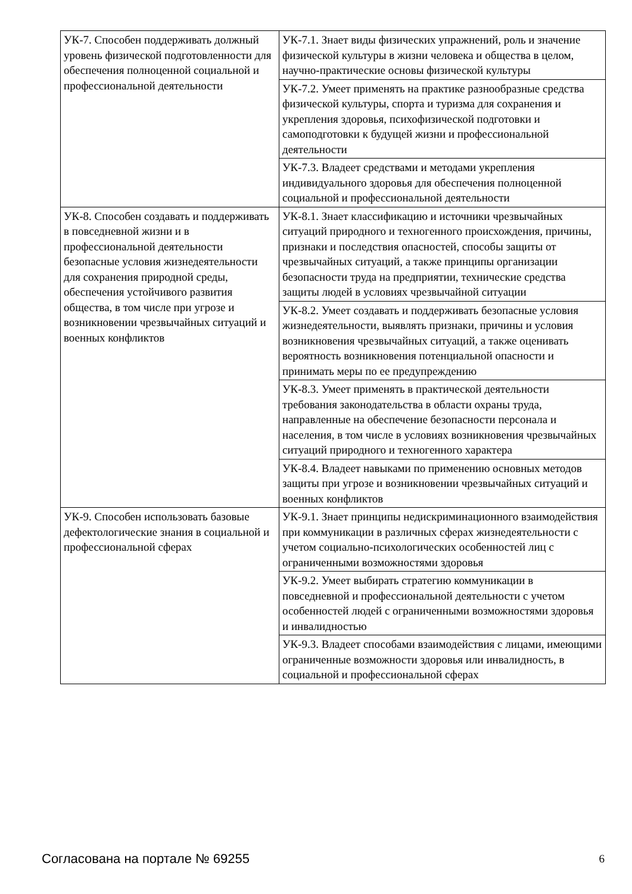| УК-7. Способен поддерживать должный уровень физической подготовленности для обеспечения полноценной социальной и профессиональной деятельности | УК-7.1. Знает виды физических упражнений, роль и значение физической культуры в жизни человека и общества в целом, научно-практические основы физической культуры |
| | УК-7.2. Умеет применять на практике разнообразные средства физической культуры, спорта и туризма для сохранения и укрепления здоровья, психофизической подготовки и самоподготовки к будущей жизни и профессиональной деятельности |
| | УК-7.3. Владеет средствами и методами укрепления индивидуального здоровья для обеспечения полноценной социальной и профессиональной деятельности |
| УК-8. Способен создавать и поддерживать в повседневной жизни и в профессиональной деятельности безопасные условия жизнедеятельности для сохранения природной среды, обеспечения устойчивого развития общества, в том числе при угрозе и возникновении чрезвычайных ситуаций и военных конфликтов | УК-8.1. Знает классификацию и источники чрезвычайных ситуаций природного и техногенного происхождения, причины, признаки и последствия опасностей, способы защиты от чрезвычайных ситуаций, а также принципы организации безопасности труда на предприятии, технические средства защиты людей в условиях чрезвычайной ситуации |
| | УК-8.2. Умеет создавать и поддерживать безопасные условия жизнедеятельности, выявлять признаки, причины и условия возникновения чрезвычайных ситуаций, а также оценивать вероятность возникновения потенциальной опасности и принимать меры по ее предупреждению |
| | УК-8.3. Умеет применять в практической деятельности требования законодательства в области охраны труда, направленные на обеспечение безопасности персонала и населения, в том числе в условиях возникновения чрезвычайных ситуаций природного и техногенного характера |
| | УК-8.4. Владеет навыками по применению основных методов защиты при угрозе и возникновении чрезвычайных ситуаций и военных конфликтов |
| УК-9. Способен использовать базовые дефектологические знания в социальной и профессиональной сферах | УК-9.1. Знает принципы недискриминационного взаимодействия при коммуникации в различных сферах жизнедеятельности с учетом социально-психологических особенностей лиц с ограниченными возможностями здоровья |
| | УК-9.2. Умеет выбирать стратегию коммуникации в повседневной и профессиональной деятельности с учетом особенностей людей с ограниченными возможностями здоровья и инвалидностью |
| | УК-9.3. Владеет способами взаимодействия с лицами, имеющими ограниченные возможности здоровья или инвалидность, в социальной и профессиональной сферах |
Согласована на портале № 69255 6